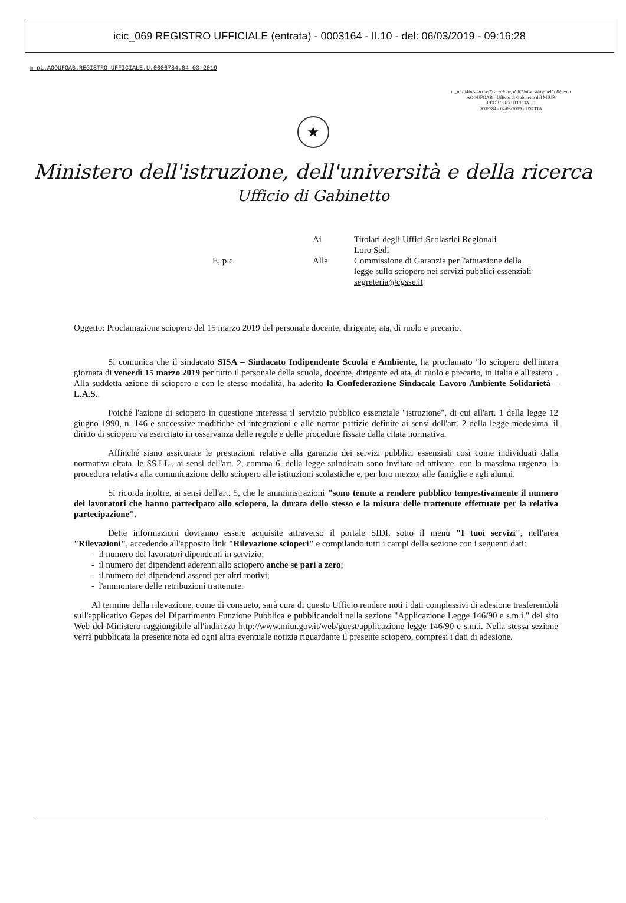icic_069 REGISTRO UFFICIALE (entrata) - 0003164 - II.10 - del: 06/03/2019 - 09:16:28
m_pi.AOOUFGAB.REGISTRO UFFICIALE.U.0006784.04-03-2019
m_pi - Ministero dell'Istruzione, dell'Università e della Ricerca
AOOUFGAB - Ufficio di Gabinetto del MIUR
REGISTRO UFFICIALE
0006784 - 04/03/2019 - USCITA
★
Ministero dell'istruzione, dell'università e della ricerca
Ufficio di Gabinetto
Ai
Titolari degli Uffici Scolastici Regionali
Loro Sedi
E, p.c.
Alla
Commissione di Garanzia per l'attuazione della legge sullo sciopero nei servizi pubblici essenziali
segreteria@cgsse.it
Oggetto: Proclamazione sciopero del 15 marzo 2019 del personale docente, dirigente, ata, di ruolo e precario.
Si comunica che il sindacato SISA – Sindacato Indipendente Scuola e Ambiente, ha proclamato "lo sciopero dell'intera giornata di venerdì 15 marzo 2019 per tutto il personale della scuola, docente, dirigente ed ata, di ruolo e precario, in Italia e all'estero". Alla suddetta azione di sciopero e con le stesse modalità, ha aderito la Confederazione Sindacale Lavoro Ambiente Solidarietà – L.A.S..
Poiché l'azione di sciopero in questione interessa il servizio pubblico essenziale "istruzione", di cui all'art. 1 della legge 12 giugno 1990, n. 146 e successive modifiche ed integrazioni e alle norme pattizie definite ai sensi dell'art. 2 della legge medesima, il diritto di sciopero va esercitato in osservanza delle regole e delle procedure fissate dalla citata normativa.
Affinché siano assicurate le prestazioni relative alla garanzia dei servizi pubblici essenziali così come individuati dalla normativa citata, le SS.LL., ai sensi dell'art. 2, comma 6, della legge suindicata sono invitate ad attivare, con la massima urgenza, la procedura relativa alla comunicazione dello sciopero alle istituzioni scolastiche e, per loro mezzo, alle famiglie e agli alunni.
Si ricorda inoltre, ai sensi dell'art. 5, che le amministrazioni "sono tenute a rendere pubblico tempestivamente il numero dei lavoratori che hanno partecipato allo sciopero, la durata dello stesso e la misura delle trattenute effettuate per la relativa partecipazione".
Dette informazioni dovranno essere acquisite attraverso il portale SIDI, sotto il menù "I tuoi servizi", nell'area "Rilevazioni", accedendo all'apposito link "Rilevazione scioperi" e compilando tutti i campi della sezione con i seguenti dati:
- il numero dei lavoratori dipendenti in servizio;
- il numero dei dipendenti aderenti allo sciopero anche se pari a zero;
- il numero dei dipendenti assenti per altri motivi;
- l'ammontare delle retribuzioni trattenute.
Al termine della rilevazione, come di consueto, sarà cura di questo Ufficio rendere noti i dati complessivi di adesione trasferendoli sull'applicativo Gepas del Dipartimento Funzione Pubblica e pubblicandoli nella sezione "Applicazione Legge 146/90 e s.m.i." del sito Web del Ministero raggiungibile all'indirizzo http://www.miur.gov.it/web/guest/applicazione-legge-146/90-e-s.m.i. Nella stessa sezione verrà pubblicata la presente nota ed ogni altra eventuale notizia riguardante il presente sciopero, compresi i dati di adesione.